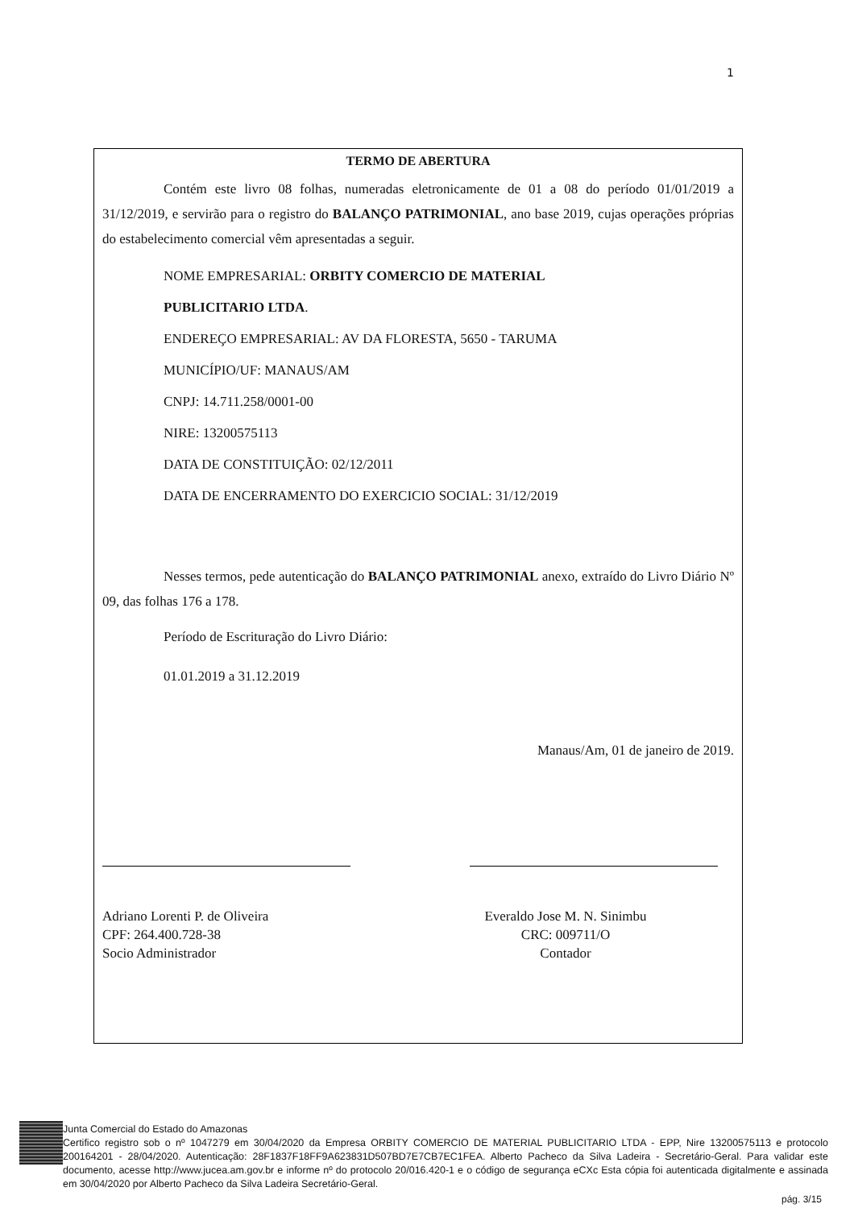1
TERMO DE ABERTURA
Contém este livro 08 folhas, numeradas eletronicamente de 01 a 08 do período 01/01/2019 a 31/12/2019, e servirão para o registro do BALANÇO PATRIMONIAL, ano base 2019, cujas operações próprias do estabelecimento comercial vêm apresentadas a seguir.
NOME EMPRESARIAL: ORBITY COMERCIO DE MATERIAL
PUBLICITARIO LTDA.
ENDEREÇO EMPRESARIAL: AV DA FLORESTA, 5650 - TARUMA
MUNICÍPIO/UF: MANAUS/AM
CNPJ: 14.711.258/0001-00
NIRE: 13200575113
DATA DE CONSTITUIÇÃO: 02/12/2011
DATA DE ENCERRAMENTO DO EXERCICIO SOCIAL: 31/12/2019
Nesses termos, pede autenticação do BALANÇO PATRIMONIAL anexo, extraído do Livro Diário Nº 09, das folhas 176 a 178.
Período de Escrituração do Livro Diário:
01.01.2019 a 31.12.2019
Manaus/Am, 01 de janeiro de 2019.
Adriano Lorenti P. de Oliveira
CPF: 264.400.728-38
Socio Administrador
Everaldo Jose M. N. Sinimbu
CRC: 009711/O
Contador
Junta Comercial do Estado do Amazonas
Certifico registro sob o nº 1047279 em 30/04/2020 da Empresa ORBITY COMERCIO DE MATERIAL PUBLICITARIO LTDA - EPP, Nire 13200575113 e protocolo 200164201 - 28/04/2020. Autenticação: 28F1837F18FF9A623831D507BD7E7CB7EC1FEA. Alberto Pacheco da Silva Ladeira - Secretário-Geral. Para validar este documento, acesse http://www.jucea.am.gov.br e informe nº do protocolo 20/016.420-1 e o código de segurança eCXc Esta cópia foi autenticada digitalmente e assinada em 30/04/2020 por Alberto Pacheco da Silva Ladeira Secretário-Geral.
pág. 3/15